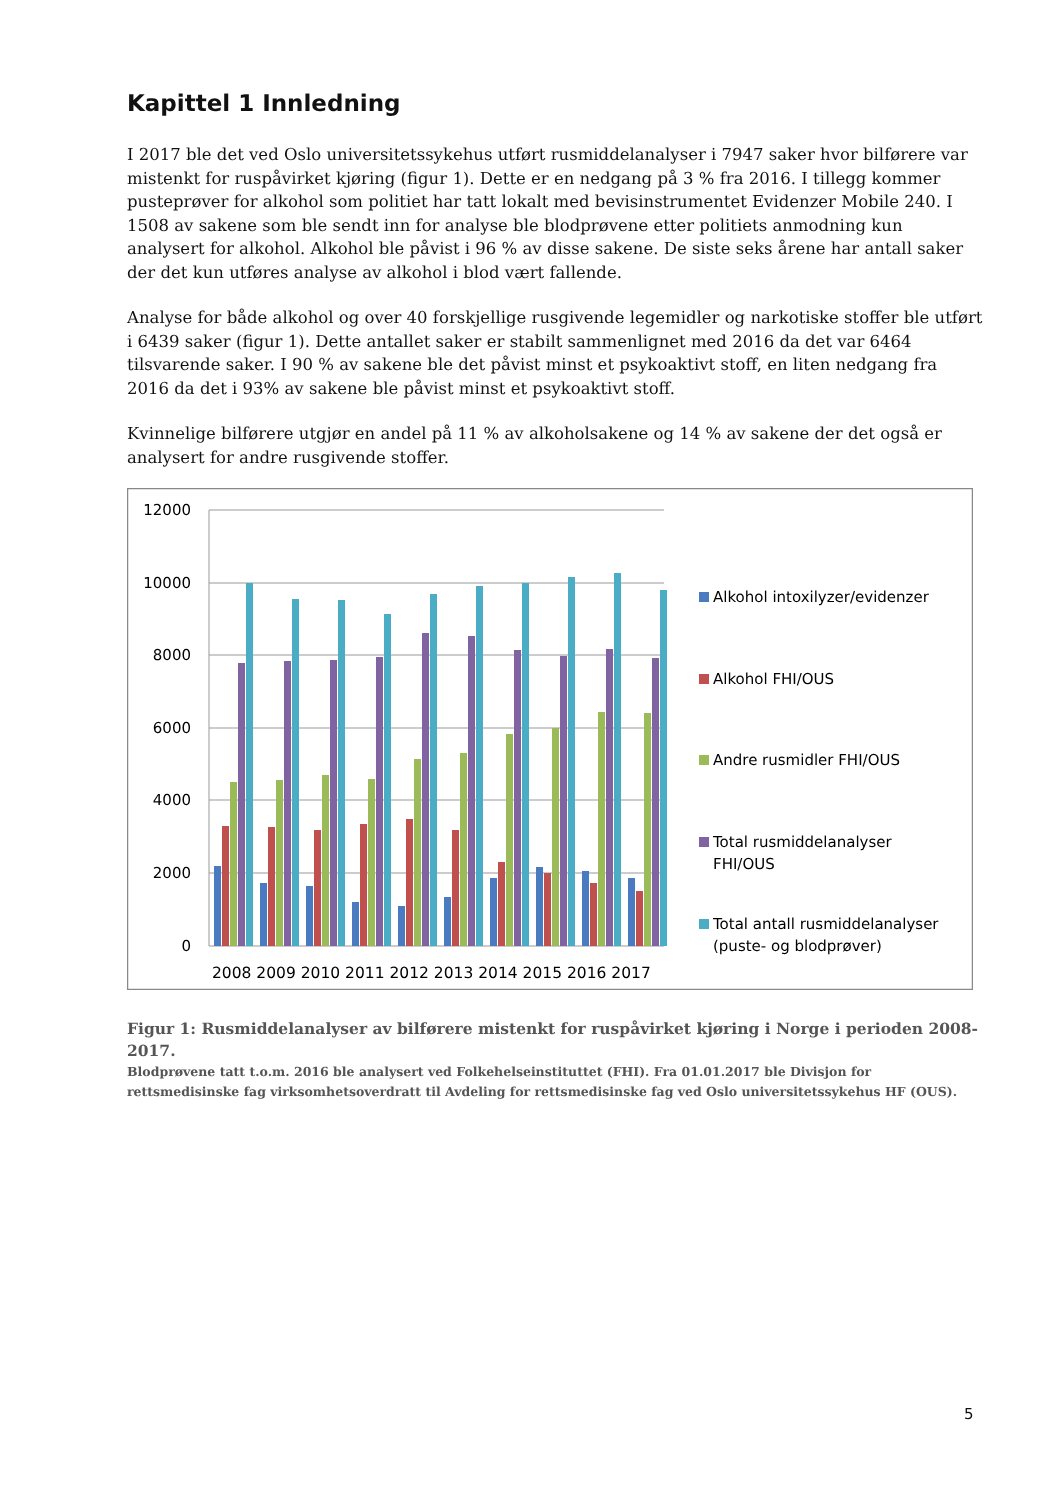Kapittel 1 Innledning
I 2017 ble det ved Oslo universitetssykehus utført rusmiddelanalyser i 7947 saker hvor bilførere var mistenkt for ruspåvirket kjøring (figur 1). Dette er en nedgang på 3 % fra 2016. I tillegg kommer pusteprøver for alkohol som politiet har tatt lokalt med bevisinstrumentet Evidenzer Mobile 240. I 1508 av sakene som ble sendt inn for analyse ble blodprøvene etter politiets anmodning kun analysert for alkohol. Alkohol ble påvist i 96 % av disse sakene. De siste seks årene har antall saker der det kun utføres analyse av alkohol i blod vært fallende.
Analyse for både alkohol og over 40 forskjellige rusgivende legemidler og narkotiske stoffer ble utført i 6439 saker (figur 1). Dette antallet saker er stabilt sammenlignet med 2016 da det var 6464 tilsvarende saker. I 90 % av sakene ble det påvist minst et psykoaktivt stoff, en liten nedgang fra 2016 da det i 93% av sakene ble påvist minst et psykoaktivt stoff.
Kvinnelige bilførere utgjør en andel på 11 % av alkoholsakene og 14 % av sakene der det også er analysert for andre rusgivende stoffer.
12000
10000
8000
6000
4000
2000
0
2008 2009 2010 2011 2012 2013 2014 2015 2016 2017
Alkohol intoxilyzer/evidenzer
Alkohol FHI/OUS
Andre rusmidler FHI/OUS
Total rusmiddelanalyser
FHI/OUS
Total antall rusmiddelanalyser
(puste- og blodprøver)
Figur 1: Rusmiddelanalyser av bilførere mistenkt for ruspåvirket kjøring i Norge i perioden 2008-2017.
Blodprøvene tatt t.o.m. 2016 ble analysert ved Folkehelseinstituttet (FHI). Fra 01.01.2017 ble Divisjon for rettsmedisinske fag virksomhetsoverdratt til Avdeling for rettsmedisinske fag ved Oslo universitetssykehus HF (OUS).
5